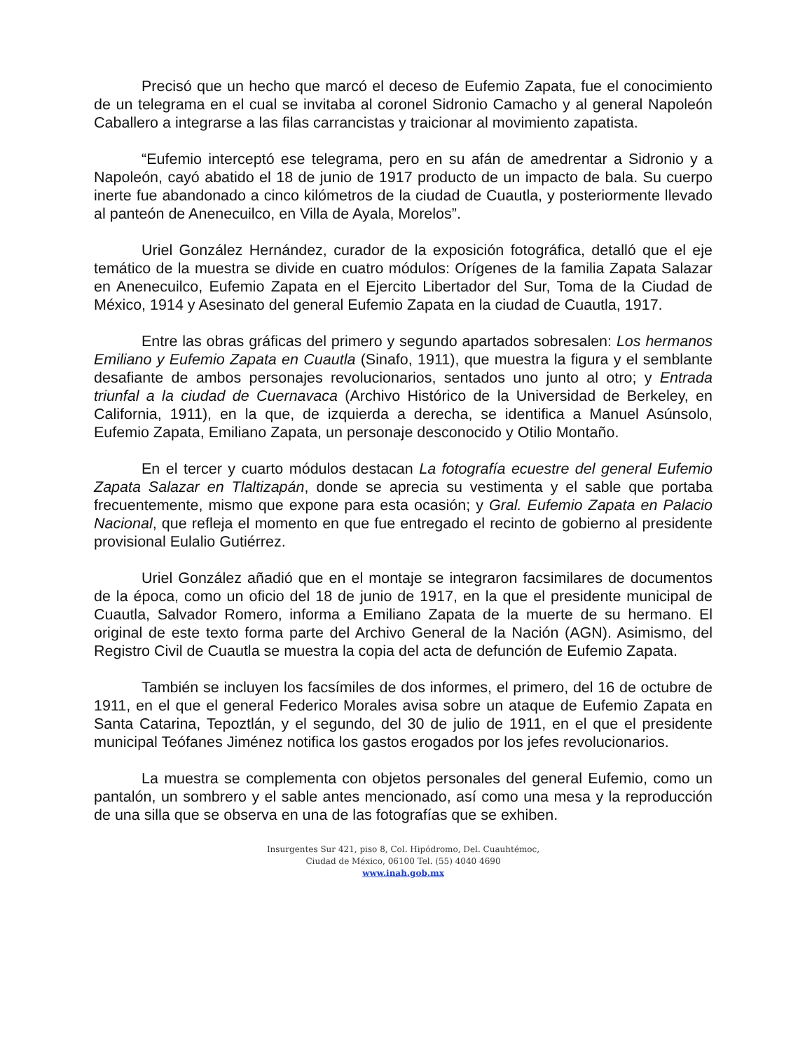Precisó que un hecho que marcó el deceso de Eufemio Zapata, fue el conocimiento de un telegrama en el cual se invitaba al coronel Sidronio Camacho y al general Napoleón Caballero a integrarse a las filas carrancistas y traicionar al movimiento zapatista.
“Eufemio interceptó ese telegrama, pero en su afán de amedrentar a Sidronio y a Napoleón, cayó abatido el 18 de junio de 1917 producto de un impacto de bala. Su cuerpo inerte fue abandonado a cinco kilómetros de la ciudad de Cuautla, y posteriormente llevado al panteón de Anenecuilco, en Villa de Ayala, Morelos”.
Uriel González Hernández, curador de la exposición fotográfica, detalló que el eje temático de la muestra se divide en cuatro módulos: Orígenes de la familia Zapata Salazar en Anenecuilco, Eufemio Zapata en el Ejercito Libertador del Sur, Toma de la Ciudad de México, 1914 y Asesinato del general Eufemio Zapata en la ciudad de Cuautla, 1917.
Entre las obras gráficas del primero y segundo apartados sobresalen: Los hermanos Emiliano y Eufemio Zapata en Cuautla (Sinafo, 1911), que muestra la figura y el semblante desafiante de ambos personajes revolucionarios, sentados uno junto al otro; y Entrada triunfal a la ciudad de Cuernavaca (Archivo Histórico de la Universidad de Berkeley, en California, 1911), en la que, de izquierda a derecha, se identifica a Manuel Asúnsolo, Eufemio Zapata, Emiliano Zapata, un personaje desconocido y Otilio Montaño.
En el tercer y cuarto módulos destacan La fotografía ecuestre del general Eufemio Zapata Salazar en Tlaltizapán, donde se aprecia su vestimenta y el sable que portaba frecuentemente, mismo que expone para esta ocasión; y Gral. Eufemio Zapata en Palacio Nacional, que refleja el momento en que fue entregado el recinto de gobierno al presidente provisional Eulalio Gutiérrez.
Uriel González añadió que en el montaje se integraron facsimilares de documentos de la época, como un oficio del 18 de junio de 1917, en la que el presidente municipal de Cuautla, Salvador Romero, informa a Emiliano Zapata de la muerte de su hermano. El original de este texto forma parte del Archivo General de la Nación (AGN). Asimismo, del Registro Civil de Cuautla se muestra la copia del acta de defunción de Eufemio Zapata.
También se incluyen los facsímiles de dos informes, el primero, del 16 de octubre de 1911, en el que el general Federico Morales avisa sobre un ataque de Eufemio Zapata en Santa Catarina, Tepoztlán, y el segundo, del 30 de julio de 1911, en el que el presidente municipal Teófanes Jiménez notifica los gastos erogados por los jefes revolucionarios.
La muestra se complementa con objetos personales del general Eufemio, como un pantalón, un sombrero y el sable antes mencionado, así como una mesa y la reproducción de una silla que se observa en una de las fotografías que se exhiben.
Insurgentes Sur 421, piso 8, Col. Hipódromo, Del. Cuauhtémoc,
Ciudad de México, 06100 Tel. (55) 4040 4690
www.inah.gob.mx